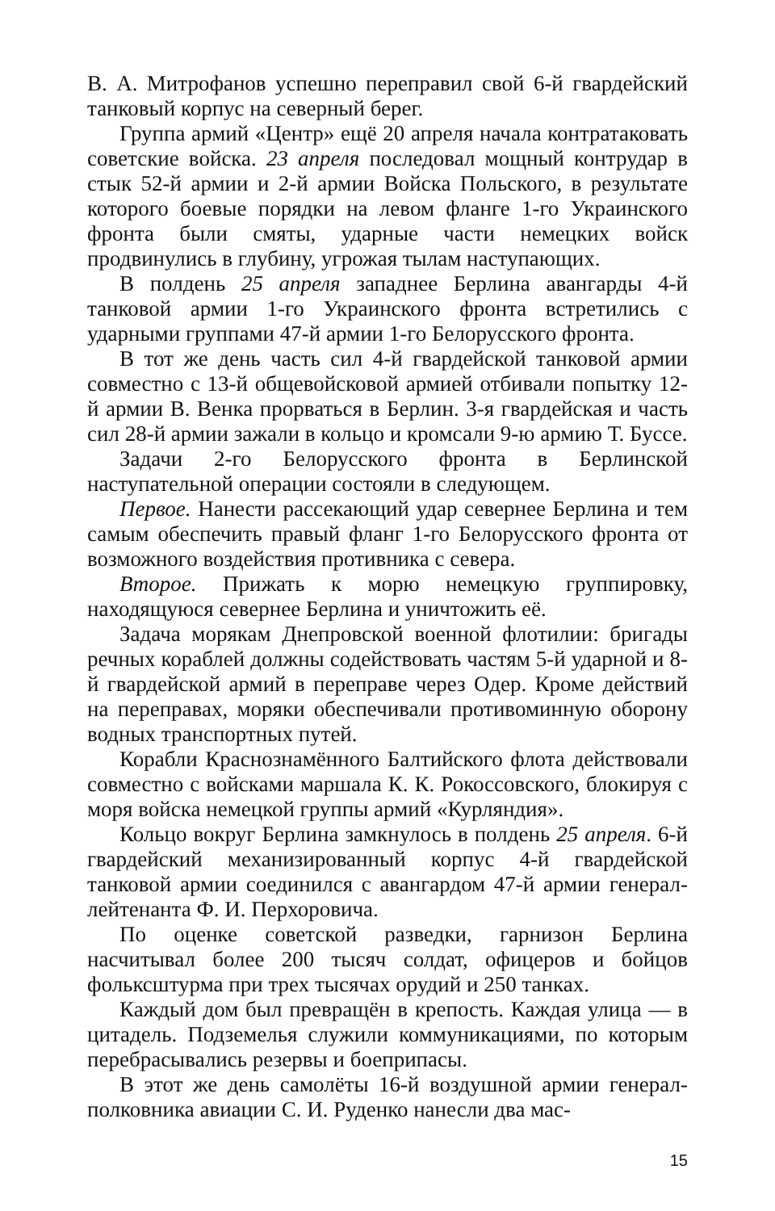В. А. Митрофанов успешно переправил свой 6-й гвардейский танковый корпус на северный берег.
Группа армий «Центр» ещё 20 апреля начала контратаковать советские войска. 23 апреля последовал мощный контрудар в стык 52-й армии и 2-й армии Войска Польского, в результате которого боевые порядки на левом фланге 1-го Украинского фронта были смяты, ударные части немецких войск продвинулись в глубину, угрожая тылам наступающих.
В полдень 25 апреля западнее Берлина авангарды 4-й танковой армии 1-го Украинского фронта встретились с ударными группами 47-й армии 1-го Белорусского фронта.
В тот же день часть сил 4-й гвардейской танковой армии совместно с 13-й общевойсковой армией отбивали попытку 12-й армии В. Венка прорваться в Берлин. 3-я гвардейская и часть сил 28-й армии зажали в кольцо и кромсали 9-ю армию Т. Буссе.
Задачи 2-го Белорусского фронта в Берлинской наступательной операции состояли в следующем.
Первое. Нанести рассекающий удар севернее Берлина и тем самым обеспечить правый фланг 1-го Белорусского фронта от возможного воздействия противника с севера.
Второе. Прижать к морю немецкую группировку, находящуюся севернее Берлина и уничтожить её.
Задача морякам Днепровской военной флотилии: бригады речных кораблей должны содействовать частям 5-й ударной и 8-й гвардейской армий в переправе через Одер. Кроме действий на переправах, моряки обеспечивали противоминную оборону водных транспортных путей.
Корабли Краснознамённого Балтийского флота действовали совместно с войсками маршала К. К. Рокоссовского, блокируя с моря войска немецкой группы армий «Курляндия».
Кольцо вокруг Берлина замкнулось в полдень 25 апреля. 6-й гвардейский механизированный корпус 4-й гвардейской танковой армии соединился с авангардом 47-й армии генерал-лейтенанта Ф. И. Перхоровича.
По оценке советской разведки, гарнизон Берлина насчитывал более 200 тысяч солдат, офицеров и бойцов фольксштурма при трех тысячах орудий и 250 танках.
Каждый дом был превращён в крепость. Каждая улица — в цитадель. Подземелья служили коммуникациями, по которым перебрасывались резервы и боеприпасы.
В этот же день самолёты 16-й воздушной армии генерал-полковника авиации С. И. Руденко нанесли два мас-
15